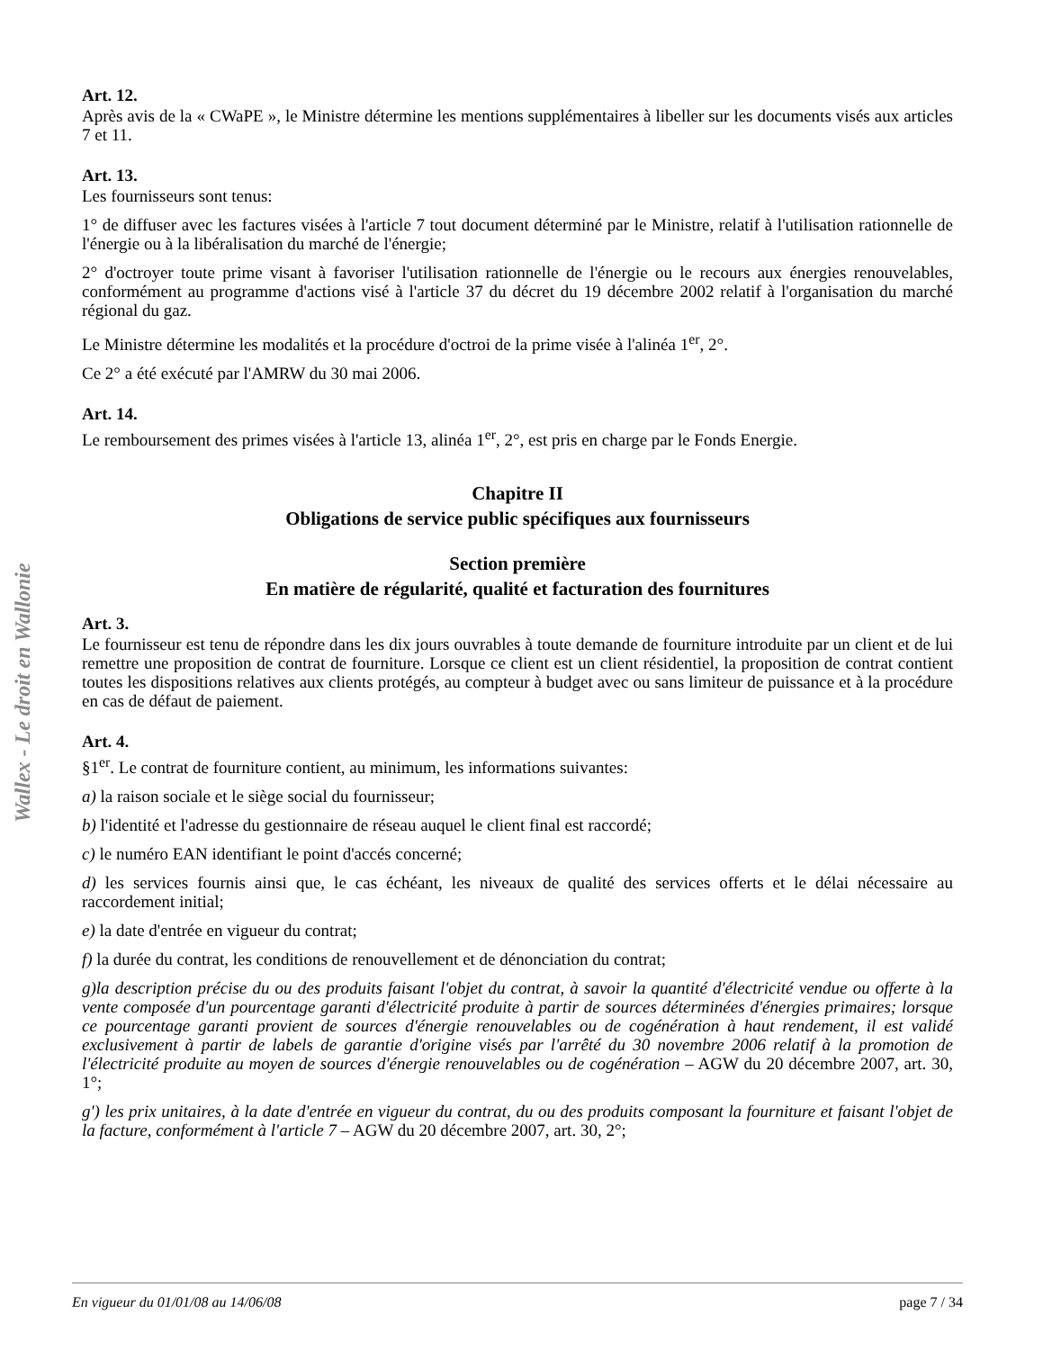Wallex - Le droit en Wallonie
Art. 12.
Après avis de la « CWaPE », le Ministre détermine les mentions supplémentaires à libeller sur les documents visés aux articles 7 et 11.
Art. 13.
Les fournisseurs sont tenus:
1° de diffuser avec les factures visées à l'article 7 tout document déterminé par le Ministre, relatif à l'utilisation rationnelle de l'énergie ou à la libéralisation du marché de l'énergie;
2° d'octroyer toute prime visant à favoriser l'utilisation rationnelle de l'énergie ou le recours aux énergies renouvelables, conformément au programme d'actions visé à l'article 37 du décret du 19 décembre 2002 relatif à l'organisation du marché régional du gaz.
Le Ministre détermine les modalités et la procédure d'octroi de la prime visée à l'alinéa 1<sup>er</sup>, 2°.
Ce 2° a été exécuté par l'AMRW du 30 mai 2006.
Art. 14.
Le remboursement des primes visées à l'article 13, alinéa 1<sup>er</sup>, 2°, est pris en charge par le Fonds Energie.
Chapitre II
Obligations de service public spécifiques aux fournisseurs
Section première
En matière de régularité, qualité et facturation des fournitures
Art. 3.
Le fournisseur est tenu de répondre dans les dix jours ouvrables à toute demande de fourniture introduite par un client et de lui remettre une proposition de contrat de fourniture. Lorsque ce client est un client résidentiel, la proposition de contrat contient toutes les dispositions relatives aux clients protégés, au compteur à budget avec ou sans limiteur de puissance et à la procédure en cas de défaut de paiement.
Art. 4.
§1<sup>er</sup>. Le contrat de fourniture contient, au minimum, les informations suivantes:
a) la raison sociale et le siège social du fournisseur;
b) l'identité et l'adresse du gestionnaire de réseau auquel le client final est raccordé;
c) le numéro EAN identifiant le point d'accés concerné;
d) les services fournis ainsi que, le cas échéant, les niveaux de qualité des services offerts et le délai nécessaire au raccordement initial;
e) la date d'entrée en vigueur du contrat;
f) la durée du contrat, les conditions de renouvellement et de dénonciation du contrat;
g)la description précise du ou des produits faisant l'objet du contrat, à savoir la quantité d'électricité vendue ou offerte à la vente composée d'un pourcentage garanti d'électricité produite à partir de sources déterminées d'énergies primaires; lorsque ce pourcentage garanti provient de sources d'énergie renouvelables ou de cogénération à haut rendement, il est validé exclusivement à partir de labels de garantie d'origine visés par l'arrêté du 30 novembre 2006 relatif à la promotion de l'électricité produite au moyen de sources d'énergie renouvelables ou de cogénération – AGW du 20 décembre 2007, art. 30, 1°;
g') les prix unitaires, à la date d'entrée en vigueur du contrat, du ou des produits composant la fourniture et faisant l'objet de la facture, conformément à l'article 7 – AGW du 20 décembre 2007, art. 30, 2°;
En vigueur du 01/01/08 au 14/06/08 page 7 / 34